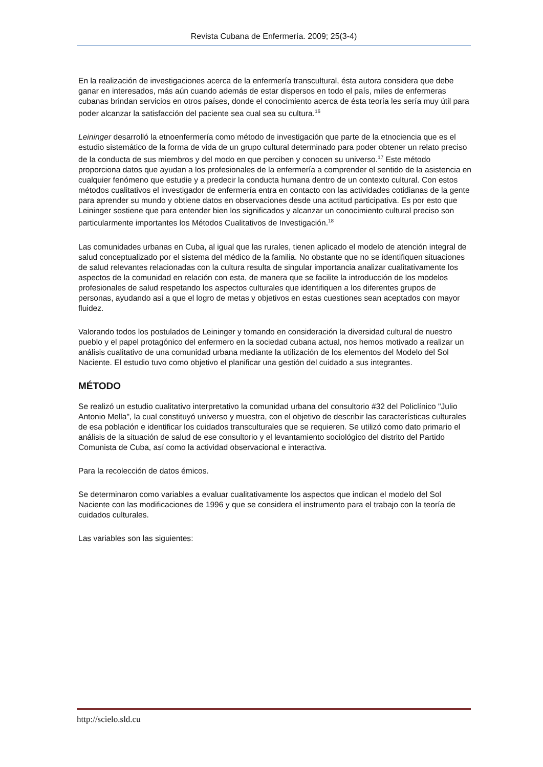Revista Cubana de Enfermería. 2009; 25(3-4)
En la realización de investigaciones acerca de la enfermería transcultural, ésta autora considera que debe ganar en interesados, más aún cuando además de estar dispersos en todo el país, miles de enfermeras cubanas brindan servicios en otros países, donde el conocimiento acerca de ésta teoría les sería muy útil para poder alcanzar la satisfacción del paciente sea cual sea su cultura.<sup>16</sup>
Leininger desarrolló la etnoenfermería como método de investigación que parte de la etnociencia que es el estudio sistemático de la forma de vida de un grupo cultural determinado para poder obtener un relato preciso de la conducta de sus miembros y del modo en que perciben y conocen su universo.<sup>17</sup> Este método proporciona datos que ayudan a los profesionales de la enfermería a comprender el sentido de la asistencia en cualquier fenómeno que estudie y a predecir la conducta humana dentro de un contexto cultural. Con estos métodos cualitativos el investigador de enfermería entra en contacto con las actividades cotidianas de la gente para aprender su mundo y obtiene datos en observaciones desde una actitud participativa. Es por esto que Leininger sostiene que para entender bien los significados y alcanzar un conocimiento cultural preciso son particularmente importantes los Métodos Cualitativos de Investigación.<sup>18</sup>
Las comunidades urbanas en Cuba, al igual que las rurales, tienen aplicado el modelo de atención integral de salud conceptualizado por el sistema del médico de la familia. No obstante que no se identifiquen situaciones de salud relevantes relacionadas con la cultura resulta de singular importancia analizar cualitativamente los aspectos de la comunidad en relación con esta, de manera que se facilite la introducción de los modelos profesionales de salud respetando los aspectos culturales que identifiquen a los diferentes grupos de personas, ayudando así a que el logro de metas y objetivos en estas cuestiones sean aceptados con mayor fluidez.
Valorando todos los postulados de Leininger y tomando en consideración la diversidad cultural de nuestro pueblo y el papel protagónico del enfermero en la sociedad cubana actual, nos hemos motivado a realizar un análisis cualitativo de una comunidad urbana mediante la utilización de los elementos del Modelo del Sol Naciente. El estudio tuvo como objetivo el planificar una gestión del cuidado a sus integrantes.
MÉTODO
Se realizó un estudio cualitativo interpretativo la comunidad urbana del consultorio #32 del Policlínico "Julio Antonio Mella", la cual constituyó universo y muestra, con el objetivo de describir las características culturales de esa población e identificar los cuidados transculturales que se requieren. Se utilizó como dato primario el análisis de la situación de salud de ese consultorio y el levantamiento sociológico del distrito del Partido Comunista de Cuba, así como la actividad observacional e interactiva.
Para la recolección de datos émicos.
Se determinaron como variables a evaluar cualitativamente los aspectos que indican el modelo del Sol Naciente con las modificaciones de 1996 y que se considera el instrumento para el trabajo con la teoría de cuidados culturales.
Las variables son las siguientes:
http://scielo.sld.cu